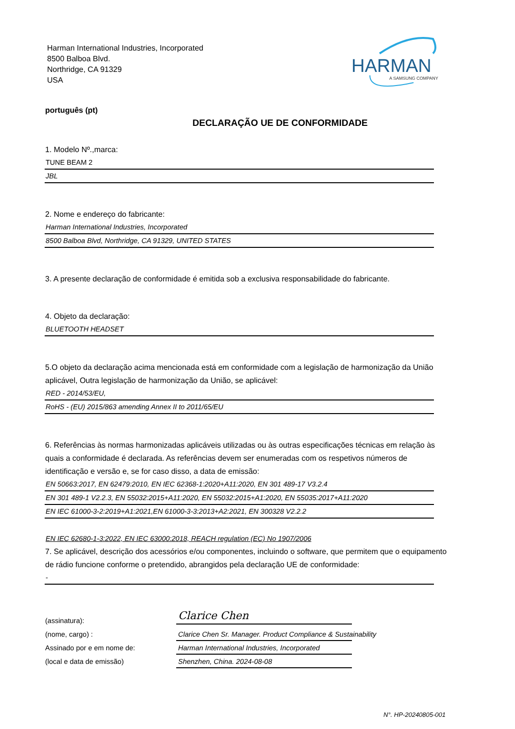Harman International Industries, Incorporated
8500 Balboa Blvd.
Northridge, CA 91329
USA
HARMAN
A SAMSUNG COMPANY
português (pt)
DECLARAÇÃO UE DE CONFORMIDADE
1. Modelo Nº.,marca:
TUNE BEAM 2
JBL
2. Nome e endereço do fabricante:
Harman International Industries, Incorporated
8500 Balboa Blvd, Northridge, CA 91329, UNITED STATES
3. A presente declaração de conformidade é emitida sob a exclusiva responsabilidade do fabricante.
4. Objeto da declaração:
BLUETOOTH HEADSET
5.O objeto da declaração acima mencionada está em conformidade com a legislação de harmonização da União aplicável, Outra legislação de harmonização da União, se aplicável:
RED - 2014/53/EU,
RoHS - (EU) 2015/863 amending Annex II to 2011/65/EU
6. Referências às normas harmonizadas aplicáveis utilizadas ou às outras especificações técnicas em relação às quais a conformidade é declarada. As referências devem ser enumeradas com os respetivos números de identificação e versão e, se for caso disso, a data de emissão:
EN 50663:2017, EN 62479:2010, EN IEC 62368-1:2020+A11:2020, EN 301 489-17 V3.2.4
EN 301 489-1 V2.2.3, EN 55032:2015+A11:2020, EN 55032:2015+A1:2020, EN 55035:2017+A11:2020
EN IEC 61000-3-2:2019+A1:2021,EN 61000-3-3:2013+A2:2021, EN 300328 V2.2.2
EN IEC 62680-1-3:2022, EN IEC 63000:2018, REACH regulation (EC) No 1907/2006
7. Se aplicável, descrição dos acessórios e/ou componentes, incluindo o software, que permitem que o equipamento de rádio funcione conforme o pretendido, abrangidos pela declaração UE de conformidade:
-
(assinatura):
Clarice Chen
(nome, cargo) :
Clarice Chen Sr. Manager. Product Compliance & Sustainability
Assinado por e em nome de:
Harman International Industries, Incorporated
(local e data de emissão)
Shenzhen, China. 2024-08-08
N°. HP-20240805-001